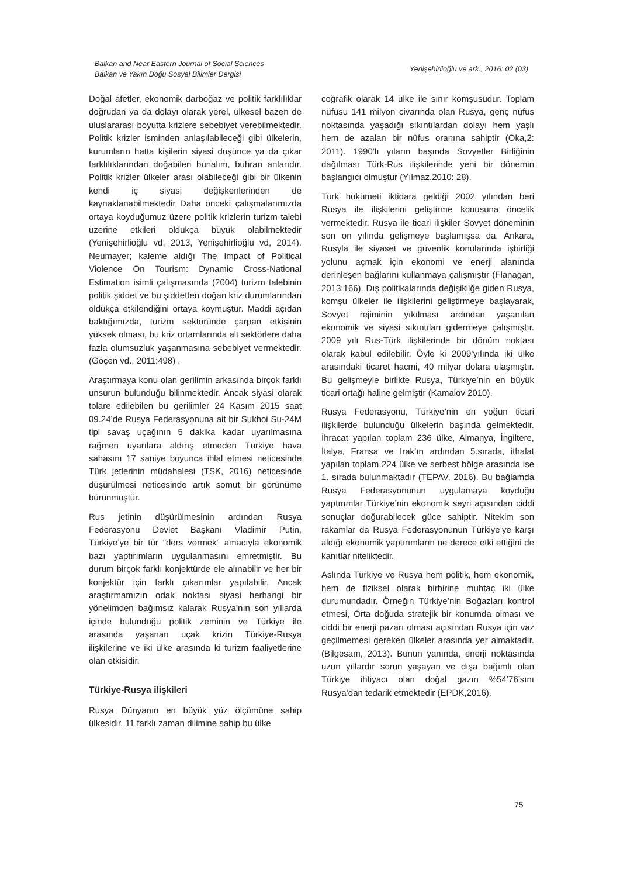Balkan and Near Eastern Journal of Social Sciences
Balkan ve Yakın Doğu Sosyal Bilimler Dergisi
Yenişehirlioğlu ve ark., 2016: 02 (03)
Doğal afetler, ekonomik darboğaz ve politik farklılıklar doğrudan ya da dolayı olarak yerel, ülkesel bazen de uluslararası boyutta krizlere sebebiyet verebilmektedir. Politik krizler isminden anlaşılabileceği gibi ülkelerin, kurumların hatta kişilerin siyasi düşünce ya da çıkar farklılıklarından doğabilen bunalım, buhran anlarıdır. Politik krizler ülkeler arası olabileceği gibi bir ülkenin kendi iç siyasi değişkenlerinden de kaynaklanabilmektedir Daha önceki çalışmalarımızda ortaya koyduğumuz üzere politik krizlerin turizm talebi üzerine etkileri oldukça büyük olabilmektedir (Yenişehirlioğlu vd, 2013, Yenişehirlioğlu vd, 2014). Neumayer; kaleme aldığı The Impact of Political Violence On Tourism: Dynamic Cross-National Estimation isimli çalışmasında (2004) turizm talebinin politik şiddet ve bu şiddetten doğan kriz durumlarından oldukça etkilendiğini ortaya koymuştur. Maddi açıdan baktığımızda, turizm sektöründe çarpan etkisinin yüksek olması, bu kriz ortamlarında alt sektörlere daha fazla olumsuzluk yaşanmasına sebebiyet vermektedir. (Göçen vd., 2011:498) .
Araştırmaya konu olan gerilimin arkasında birçok farklı unsurun bulunduğu bilinmektedir. Ancak siyasi olarak tolare edilebilen bu gerilimler 24 Kasım 2015 saat 09.24’de Rusya Federasyonuna ait bir Sukhoi Su-24M tipi savaş uçağının 5 dakika kadar uyarılmasına rağmen uyarılara aldırış etmeden Türkiye hava sahasını 17 saniye boyunca ihlal etmesi neticesinde Türk jetlerinin müdahalesi (TSK, 2016) neticesinde düşürülmesi neticesinde artık somut bir görünüme bürünmüştür.
Rus jetinin düşürülmesinin ardından Rusya Federasyonu Devlet Başkanı Vladimir Putin, Türkiye’ye bir tür “ders vermek” amacıyla ekonomik bazı yaptırımların uygulanmasını emretmiştir. Bu durum birçok farklı konjektürde ele alınabilir ve her bir konjektür için farklı çıkarımlar yapılabilir. Ancak araştırmamızın odak noktası siyasi herhangi bir yönelimden bağımsız kalarak Rusya’nın son yıllarda içinde bulunduğu politik zeminin ve Türkiye ile arasında yaşanan uçak krizin Türkiye-Rusya ilişkilerine ve iki ülke arasında ki turizm faaliyetlerine olan etkisidir.
Türkiye-Rusya ilişkileri
Rusya Dünyanın en büyük yüz ölçümüne sahip ülkesidir. 11 farklı zaman dilimine sahip bu ülke
coğrafik olarak 14 ülke ile sınır komşusudur. Toplam nüfusu 141 milyon civarında olan Rusya, genç nüfus noktasında yaşadığı sıkıntılardan dolayı hem yaşlı hem de azalan bir nüfus oranına sahiptir (Oka,2: 2011). 1990’lı yıların başında Sovyetler Birliğinin dağılması Türk-Rus ilişkilerinde yeni bir dönemin başlangıcı olmuştur (Yılmaz,2010: 28).
Türk hükümeti iktidara geldiği 2002 yılından beri Rusya ile ilişkilerini geliştirme konusuna öncelik vermektedir. Rusya ile ticari ilişkiler Sovyet döneminin son on yılında gelişmeye başlamışsa da, Ankara, Rusyla ile siyaset ve güvenlik konularında işbirliği yolunu açmak için ekonomi ve enerji alanında derinleşen bağlarını kullanmaya çalışmıştır (Flanagan, 2013:166). Dış politikalarında değişikliğe giden Rusya, komşu ülkeler ile ilişkilerini geliştirmeye başlayarak, Sovyet rejiminin yıkılması ardından yaşanılan ekonomik ve siyasi sıkıntıları gidermeye çalışmıştır. 2009 yılı Rus-Türk ilişkilerinde bir dönüm noktası olarak kabul edilebilir. Öyle ki 2009’yılında iki ülke arasındaki ticaret hacmi, 40 milyar dolara ulaşmıştır. Bu gelişmeyle birlikte Rusya, Türkiye’nin en büyük ticari ortağı haline gelmiştir (Kamalov 2010).
Rusya Federasyonu, Türkiye’nin en yoğun ticari ilişkilerde bulunduğu ülkelerin başında gelmektedir. İhracat yapılan toplam 236 ülke, Almanya, İngiltere, İtalya, Fransa ve Irak’ın ardından 5.sırada, ithalat yapılan toplam 224 ülke ve serbest bölge arasında ise 1. sırada bulunmaktadır (TEPAV, 2016). Bu bağlamda Rusya Federasyonunun uygulamaya koyduğu yaptırımlar Türkiye’nin ekonomik seyri açısından ciddi sonuçlar doğurabilecek güce sahiptir. Nitekim son rakamlar da Rusya Federasyonunun Türkiye’ye karşı aldığı ekonomik yaptırımların ne derece etki ettiğini de kanıtlar niteliktedir.
Aslında Türkiye ve Rusya hem politik, hem ekonomik, hem de fiziksel olarak birbirine muhtaç iki ülke durumundadır. Örneğin Türkiye’nin Boğazları kontrol etmesi, Orta doğuda stratejik bir konumda olması ve ciddi bir enerji pazarı olması açısından Rusya için vaz geçilmemesi gereken ülkeler arasında yer almaktadır. (Bilgesam, 2013). Bunun yanında, enerji noktasında uzun yıllardır sorun yaşayan ve dışa bağımlı olan Türkiye ihtiyacı olan doğal gazın %54’76’sını Rusya’dan tedarik etmektedir (EPDK,2016).
75